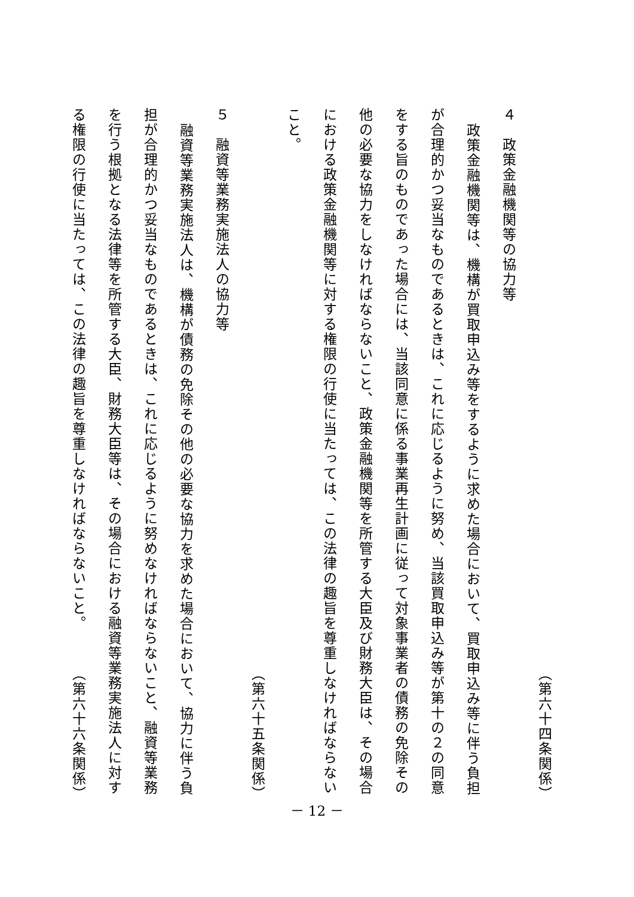（第六十四条関係）
４　政策金融機関等の協力等
政策金融機関等は、機構が買取申込み等をするように求めた場合において、買取申込み等に伴う負担
が合理的かつ妥当なものであるときは、これに応じるように努め、当該買取申込み等が第十の２の同意
をする旨のものであった場合には、当該同意に係る事業再生計画に従って対象事業者の債務の免除その
他の必要な協力をしなければならないこと、政策金融機関等を所管する大臣及び財務大臣は、その場合
における政策金融機関等に対する権限の行使に当たっては、この法律の趣旨を尊重しなければならない
こと。
（第六十五条関係）
５　融資等業務実施法人の協力等
融資等業務実施法人は、機構が債務の免除その他の必要な協力を求めた場合において、協力に伴う負
担が合理的かつ妥当なものであるときは、これに応じるように努めなければならないこと、融資等業務
を行う根拠となる法律等を所管する大臣、財務大臣等は、その場合における融資等業務実施法人に対す
る権限の行使に当たっては、この法律の趣旨を尊重しなければならないこと。 （第六十六条関係）
－ 12 －